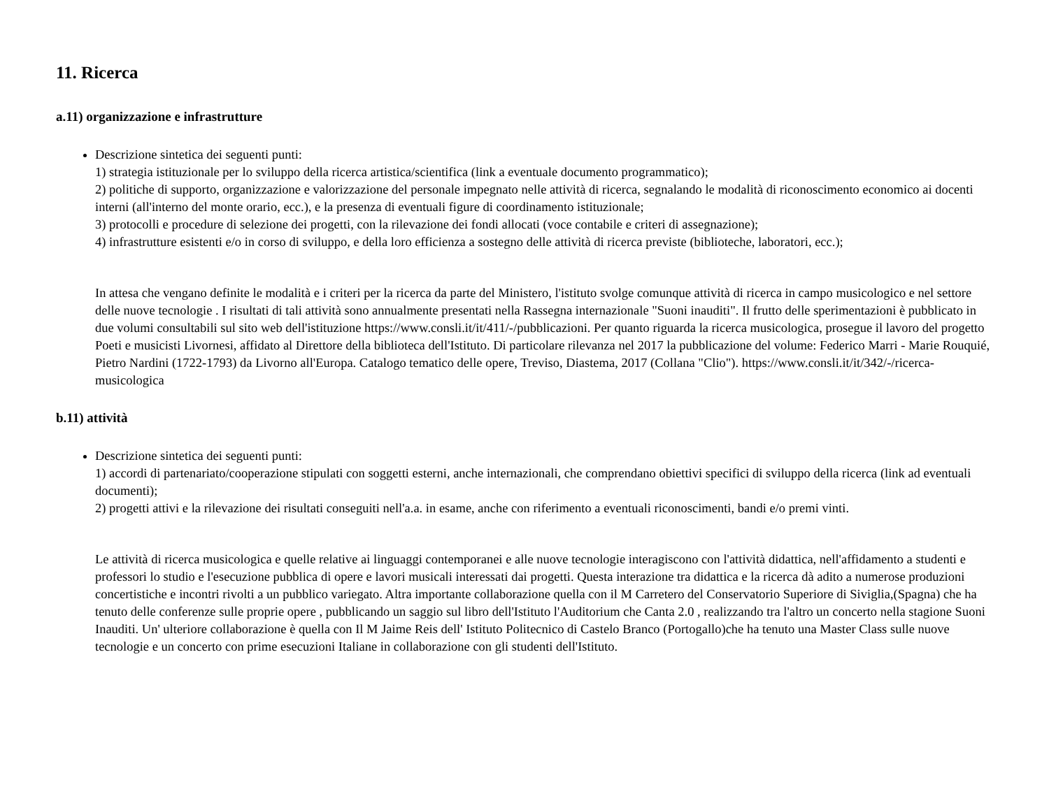11. Ricerca
a.11) organizzazione e infrastrutture
Descrizione sintetica dei seguenti punti:
1) strategia istituzionale per lo sviluppo della ricerca artistica/scientifica (link a eventuale documento programmatico);
2) politiche di supporto, organizzazione e valorizzazione del personale impegnato nelle attività di ricerca, segnalando le modalità di riconoscimento economico ai docenti interni (all'interno del monte orario, ecc.), e la presenza di eventuali figure di coordinamento istituzionale;
3) protocolli e procedure di selezione dei progetti, con la rilevazione dei fondi allocati (voce contabile e criteri di assegnazione);
4) infrastrutture esistenti e/o in corso di sviluppo, e della loro efficienza a sostegno delle attività di ricerca previste (biblioteche, laboratori, ecc.);
In attesa che vengano definite le modalità e i criteri per la ricerca da parte del Ministero, l'istituto svolge comunque attività di ricerca in campo musicologico e nel settore delle nuove tecnologie . I risultati di tali attività sono annualmente presentati nella Rassegna internazionale "Suoni inauditi". Il frutto delle sperimentazioni è pubblicato in due volumi consultabili sul sito web dell'istituzione https://www.consli.it/it/411/-/pubblicazioni. Per quanto riguarda la ricerca musicologica, prosegue il lavoro del progetto Poeti e musicisti Livornesi, affidato al Direttore della biblioteca dell'Istituto. Di particolare rilevanza nel 2017 la pubblicazione del volume: Federico Marri - Marie Rouquié, Pietro Nardini (1722-1793) da Livorno all'Europa. Catalogo tematico delle opere, Treviso, Diastema, 2017 (Collana "Clio"). https://www.consli.it/it/342/-/ricerca-musicologica
b.11) attività
Descrizione sintetica dei seguenti punti:
1) accordi di partenariato/cooperazione stipulati con soggetti esterni, anche internazionali, che comprendano obiettivi specifici di sviluppo della ricerca (link ad eventuali documenti);
2) progetti attivi e la rilevazione dei risultati conseguiti nell'a.a. in esame, anche con riferimento a eventuali riconoscimenti, bandi e/o premi vinti.
Le attività di ricerca musicologica e quelle relative ai linguaggi contemporanei e alle nuove tecnologie interagiscono con l'attività didattica, nell'affidamento a studenti e professori lo studio e l'esecuzione pubblica di opere e lavori musicali interessati dai progetti. Questa interazione tra didattica e la ricerca dà adito a numerose produzioni concertistiche e incontri rivolti a un pubblico variegato. Altra importante collaborazione quella con il M Carretero del Conservatorio Superiore di Siviglia,(Spagna) che ha tenuto delle conferenze sulle proprie opere , pubblicando un saggio sul libro dell'Istituto l'Auditorium che Canta 2.0 , realizzando tra l'altro un concerto nella stagione Suoni Inauditi. Un' ulteriore collaborazione è quella con Il M Jaime Reis dell' Istituto Politecnico di Castelo Branco (Portogallo)che ha tenuto una Master Class sulle nuove tecnologie e un concerto con prime esecuzioni Italiane in collaborazione con gli studenti dell'Istituto.